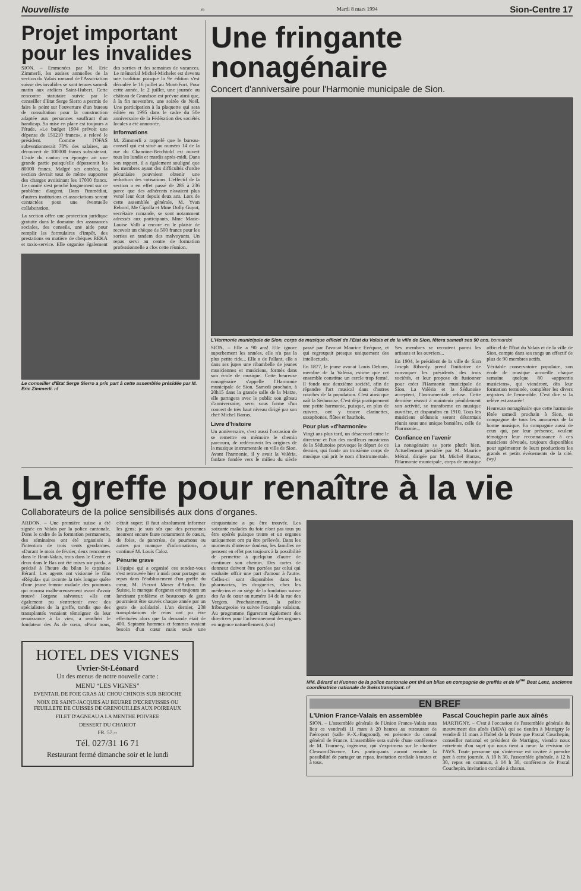Nouvelliste rb Mardi 8 mars 1994 Sion-Centre 17
Projet important pour les invalides
SION. – Emmenées par M. Eric Zimmerli, les assises annuelles de la section du Valais romand de l'Association suisse des invalides se sont tenues samedi matin aux ateliers Saint-Hubert. Cette rencontre statutaire suivie par le conseiller d'Etat Serge Sierro a permis de faire le point sur l'ouverture d'un bureau de consultation pour la construction adaptée aux personnes souffrant d'un handicap. Sa mise en place est toujours à l'étude. «Le budget 1994 prévoit une dépense de 151210 francs», a relevé le président. Comme l'OFAS subventionnerait 70% des salaires, un découvert de 100000 francs subsisterait. L'aide du canton en éponger ait une grande partie puisqu'elle dépasserait les 80000 francs. Malgré ses entrées, la section devrait tout de même supporter des charges avoisinant les 17000 francs. Le comité s'est penché longuement sur ce problème d'argent. Dans l'immédiat, d'autres institutions et associations seront contactées pour une éventuelle collaboration.
La section offre une protection juridique gratuite dans le domaine des assurances sociales, des conseils, une aide pour remplir les formulaires d'impôt, des prestations en matière de chèques REKA et taxis-service. Elle organise également des sorties et des semaines de vacances. Le mémorial Michel-Michelet est devenu une tradition puisque la 9e édition s'est déroulée le 16 juillet au Mont-Fort. Pour cette année, le 2 juillet, une journée au château de Grandson est prévue ainsi que, à la fin novembre, une soirée de Noël. Une participation à la plaquette qui sera éditée en 1995 dans le cadre du 50e anniversaire de la Fédération des sociétés locales a été annoncée.
Informations
M. Zimmerli a rappelé que le bureau-conseil qui est situé au numéro 14 de la rue du Chanoine-Berchtold est ouvert tous les lundis et mardis après-midi. Dans son rapport, il a également souligné que les membres ayant des difficultés d'ordre pécuniaire pouvaient obtenir une réduction des cotisations. L'effectif de la section a en effet passé de 286 à 236 parce que des adhérents n'avaient plus versé leur écot depuis deux ans. Lors de cette assemblée générale, M. Yvan Rebord, Me Cipolla et Mme Dolly Guyot, secrétaire romande, se sont notamment adressés aux participants. Mme Marie-Louise Valli a encore eu le plaisir de recevoir un chèque de 500 francs pour les sorties en tandem des malvoyants. Un repas servi au centre de formation professionnelle a clos cette réunion.
Le conseiller d'Etat Serge Sierro a pris part à cette assemblée présidée par M. Eric Zimmerli. nf
Une fringante nonagénaire
Concert d'anniversaire pour l'Harmonie municipale de Sion.
L'Harmonie municipale de Sion, corps de musique officiel de l'Etat du Valais et de la ville de Sion, fêtera samedi ses 90 ans. bonnardot
SION. – Elle a 90 ans! Elle ignore superbement les années, elle n'a pas la plus petite ride... Elle a de l'allant, elle a dans ses jupes une ribambelle de jeunes musiciennes et musiciens, formés dans son école de musique. Cette heureuse nonagénaire s'appelle l'Harmonie municipale de Sion. Samedi prochain, à 20h15 dans la grande salle de la Matze, elle partagera avec le public son gâteau d'anniversaire, servi sous forme d'un concert de très haut niveau dirigé par son chef Michel Barras.
Livre d'histoire
Un anniversaire, c'est aussi l'occasion de se remettre en mémoire le chemin parcouru, de redécouvrir les origines de la musique instrumentale en ville de Sion. Avant l'harmonie, il y avait la Valéria, fanfare fondée vers le milieu du siècle passé par l'avocat Maurice Evéquoz, et qui regroupait presque uniquement des intellectuels.
En 1877, le jeune avocat Louis Debons, membre de la Valéria, estime que cet ensemble constitue un cercle trop fermé. Il fonde une deuxième société, afin de répandre l'art musical dans d'autres couches de la population. C'est ainsi que naît la Sédunoise. C'est déjà pratiquement une petite harmonie, puisque, en plus de cuivres, ont y trouve clarinettes, saxophones, flûtes et hautbois.
Pour plus «d'harmonie»
Vingt ans plus tard, un désaccord entre le directeur et l'un des meilleurs musiciens de la Sédunoise provoque le départ de ce dernier, qui fonde un troisième corps de musique qui prit le nom d'Instrumentale. Ses membres se recrutent parmi les artisans et les ouvriers...
En 1904, le président de la ville de Sion Joseph Ribordy prend l'initiative de convoquer les présidents des trois sociétés, et leur propose de fusionner pour créer l'Harmonie municipale de Sion. La Valéria et la Sédunoise acceptent, l'Instrumentale refuse. Cette dernière réussit à maintenir péniblement son activité, se transforme en musique ouvrière, et disparaîtra en 1910. Tous les musiciens sédunois seront désormais réunis sous une unique bannière, celle de l'harmonie...
Confiance en l'avenir
La nonagénaire se porte plutôt bien. Actuellement présidée par M. Maurice Métral, dirigée par M. Michel Barras, l'Harmonie municipale, corps de musique officiel de l'Etat du Valais et de la ville de Sion, compte dans ses rangs un effectif de plus de 90 membres actifs.
Véritable conservatoire populaire, son école de musique accueille chaque semaine quelque 80 «apprentis musiciens», qui viendront, dès leur formation terminée, compléter les divers registres de l'ensemble. C'est dire si la relève est assurée!
Heureuse nonagénaire que cette harmonie fêtée samedi prochain à Sion, en compagnie de tous les amoureux de la bonne musique. En compagnie aussi de ceux qui, par leur présence, veulent témoigner leur reconnaissance à ces musiciens dévoués, toujours disponibles pour agrémenter de leurs productions les grands et petits événements de la cité. (wy)
La greffe pour renaître à la vie
Collaborateurs de la police sensibilisés aux dons d'organes.
ARDON. – Une première suisse a été signée en Valais par la police cantonale. Dans le cadre de la formation permanente, des séminaires ont été organisés à l'intention de trois cents gendarmes. «Durant le mois de février, deux rencontres dans le Haut-Valais, trois dans le Centre et deux dans le Bas ont été mises sur pied», a précisé à l'heure du bilan le capitaine Bérard. Les agents ont visionné le film «Régula» qui raconte la très longue quête d'une jeune femme malade des poumons qui mourra malheureusement avant d'avoir trouvé l'organe salvateur. «Ils ont également pu s'entretenir avec des spécialistes de la greffe, tandis que des transplantés venaient témoigner de leur renaissance à la vie», a renchéri le fondateur des As de cœur. «Pour nous, c'était super; il faut absolument informer les gens; je suis sûr que des personnes meurent encore faute notamment de cœurs, de foies, de pancréas, de poumons ou autres par manque d'information», a continué M. Louis Caloz.
Pénurie grave
L'équipe qui a organisé ces rendez-vous s'est retrouvée hier à midi pour partager un repas dans l'établissement d'un greffé du cœur, M. Pierrot Moser d'Ardon. En Suisse, le manque d'organes est toujours un lancinant problème et beaucoup de gens pourraient être sauvés chaque année par un geste de solidarité. L'an dernier, 238 transplatations de reins ont pu être effectuées alors que la demande était de 400. Septante hommes et femmes avaient besoin d'un cœur mais seule une cinquantaine a pu être trouvée. Les soixante malades du foie n'ont pas tous pu être opérés puisque trente et un organes uniquement ont pu être prélevés. Dans les moments d'intense douleur, les familles ne pensent en effet pas toujours à la possibilité de permettre à quelqu'un d'autre de continuer son chemin. Des cartes de donneur doivent être portées par celui qui souhaite offrir une part d'amour à l'autre. Celles-ci sont disponibles dans les pharmacies, les drogueries, chez les médecins et au siège de la fondation suisse des As de cœur au numéro 14 de la rue des Vergers. Prochainement, la police fribourgeoise va suivre l'exemple valaisan. Au programme figureront également des directives pour l'acheminement des organes en urgence naturellement. (cat)
HOTEL DES VIGNES
Uvrier-St-Léonard
Un des menus de notre nouvelle carte :
MENU “LES VIGNES”
EVENTAIL DE FOIE GRAS AU CHOU CHINOIS SUR BRIOCHE
NOIX DE SAINT-JACQUES AU BEURRE D'ECREVISSES OU FEUILLETE DE CUISSES DE GRENOUILLES AUX POIREAUX
FILET D'AGNEAU A LA MENTHE POIVREE
DESSERT DU CHARIOT
FR. 57.--
Tél. 027/31 16 71
Restaurant fermé dimanche soir et le lundi
MM. Bérard et Kuonen de la police cantonale ont tiré un bilan en compagnie de greffés et de M<sup>me</sup> Beat Lenz, ancienne coordinatrice nationale de Swisstransplant. nf
EN BREF
L'Union France-Valais en assemblée
SION. – L'assemblée générale de l'Union France-Valais aura lieu ce vendredi 11 mars à 20 heures au restaurant de l'aéroport (salle F.-X.-Bagnoud), en présence du consul général de France. L'assemblée sera suivie d'une conférence de M. Tournery, ingénieur, qui s'exprimera sur le chantier Cleuson-Dixence. Les participants auront ensuite la possibilité de partager un repas. Invitation cordiale à toutes et à tous.
Pascal Couchepin parle aux aînés
MARTIGNY. – C'est à l'occasion de l'assemblée générale du mouvement des aînés (MDA) qui se tiendra à Martigny le vendredi 11 mars à l'hôtel de la Poste que Pascal Couchepin, conseiller national et président de Martigny, viendra nous entretenir d'un sujet qui nous tient à cœur: la révision de l'AVS. Toute personne qui s'intéresse est invitée à prendre part à cette journée. A 10 h 30, l'assemblée générale, à 12 h 30, repas en commun, à 14 h 30, conférence de Pascal Couchepin. Invitation cordiale à chacun.